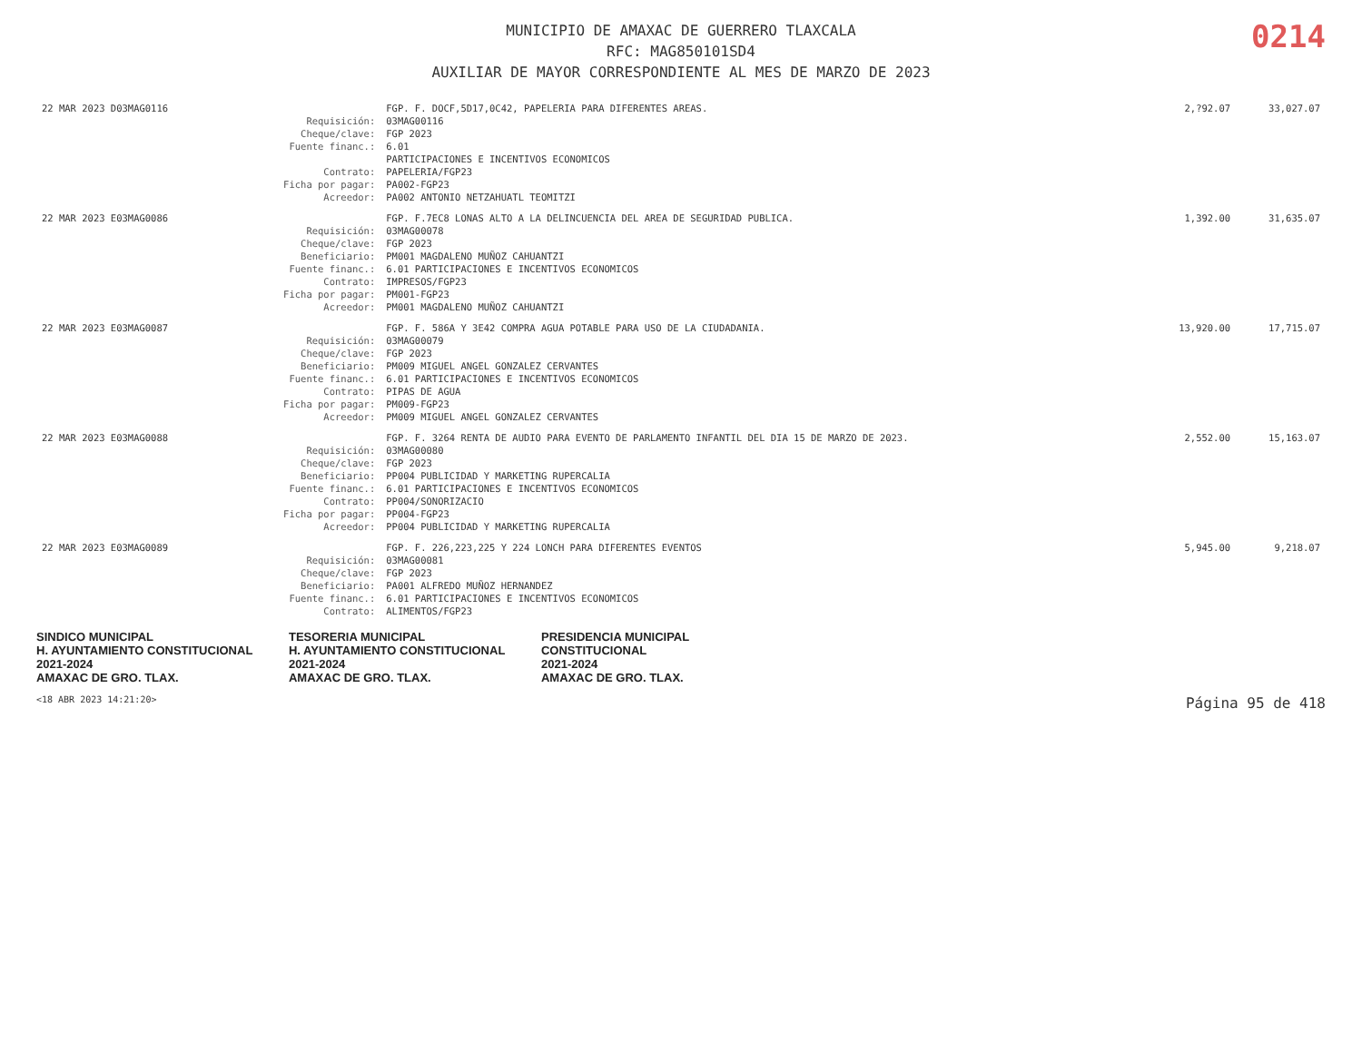0214
MUNICIPIO DE AMAXAC DE GUERRERO TLAXCALA
RFC: MAG850101SD4
AUXILIAR DE MAYOR CORRESPONDIENTE AL MES DE MARZO DE 2023
| 22 MAR 2023 D03MAG0116 | | FGP. F. DOCF,5D17,0C42, PAPELERIA PARA DIFERENTES AREAS. | 2,?92.07 | 33,027.07 |
| | Requisición: | 03MAG00116 | | |
| | Cheque/clave: | FGP 2023 | | |
| | Fuente financ.: | 6.01 | | |
| | | PARTICIPACIONES E INCENTIVOS ECONOMICOS | | |
| | Contrato: | PAPELERIA/FGP23 | | |
| | Ficha por pagar: | PA002-FGP23 | | |
| | Acreedor: | PA002 ANTONIO NETZAHUATL TEOMITZI | | |
| 22 MAR 2023 E03MAG0086 | | FGP. F.7EC8 LONAS ALTO A LA DELINCUENCIA DEL AREA DE SEGURIDAD PUBLICA. | 1,392.00 | 31,635.07 |
| | Requisición: | 03MAG00078 | | |
| | Cheque/clave: | FGP 2023 | | |
| | Beneficiario: | PM001 MAGDALENO MUÑOZ CAHUANTZI | | |
| | Fuente financ.: | 6.01 PARTICIPACIONES E INCENTIVOS ECONOMICOS | | |
| | Contrato: | IMPRESOS/FGP23 | | |
| | Ficha por pagar: | PM001-FGP23 | | |
| | Acreedor: | PM001 MAGDALENO MUÑOZ CAHUANTZI | | |
| 22 MAR 2023 E03MAG0087 | | FGP. F. 586A Y 3E42 COMPRA AGUA POTABLE PARA USO DE LA CIUDADANIA. | 13,920.00 | 17,715.07 |
| | Requisición: | 03MAG00079 | | |
| | Cheque/clave: | FGP 2023 | | |
| | Beneficiario: | PM009 MIGUEL ANGEL GONZALEZ CERVANTES | | |
| | Fuente financ.: | 6.01 PARTICIPACIONES E INCENTIVOS ECONOMICOS | | |
| | Contrato: | PIPAS DE AGUA | | |
| | Ficha por pagar: | PM009-FGP23 | | |
| | Acreedor: | PM009 MIGUEL ANGEL GONZALEZ CERVANTES | | |
| 22 MAR 2023 E03MAG0088 | | FGP. F. 3264 RENTA DE AUDIO PARA EVENTO DE PARLAMENTO INFANTIL DEL DIA 15 DE MARZO DE 2023. | 2,552.00 | 15,163.07 |
| | Requisición: | 03MAG00080 | | |
| | Cheque/clave: | FGP 2023 | | |
| | Beneficiario: | PP004 PUBLICIDAD Y MARKETING RUPERCALIA | | |
| | Fuente financ.: | 6.01 PARTICIPACIONES E INCENTIVOS ECONOMICOS | | |
| | Contrato: | PP004/SONORIZACIO | | |
| | Ficha por pagar: | PP004-FGP23 | | |
| | Acreedor: | PP004 PUBLICIDAD Y MARKETING RUPERCALIA | | |
| 22 MAR 2023 E03MAG0089 | | FGP. F. 226,223,225 Y 224 LONCH PARA DIFERENTES EVENTOS | 5,945.00 | 9,218.07 |
| | Requisición: | 03MAG00081 | | |
| | Cheque/clave: | FGP 2023 | | |
| | Beneficiario: | PA001 ALFREDO MUÑOZ HERNANDEZ | | |
| | Fuente financ.: | 6.01 PARTICIPACIONES E INCENTIVOS ECONOMICOS | | |
| | Contrato: | ALIMENTOS/FGP23 | | |
SINDICO MUNICIPAL
H. AYUNTAMIENTO CONSTITUCIONAL
2021-2024
AMAXAC DE GRO. TLAX. TESORERIA MUNICIPAL
H. AYUNTAMIENTO CONSTITUCIONAL
2021-2024
AMAXAC DE GRO. TLAX. PRESIDENCIA MUNICIPAL
CONSTITUCIONAL
2021-2024
AMAXAC DE GRO. TLAX.
<18 ABR 2023 14:21:20> Página 95 de 418